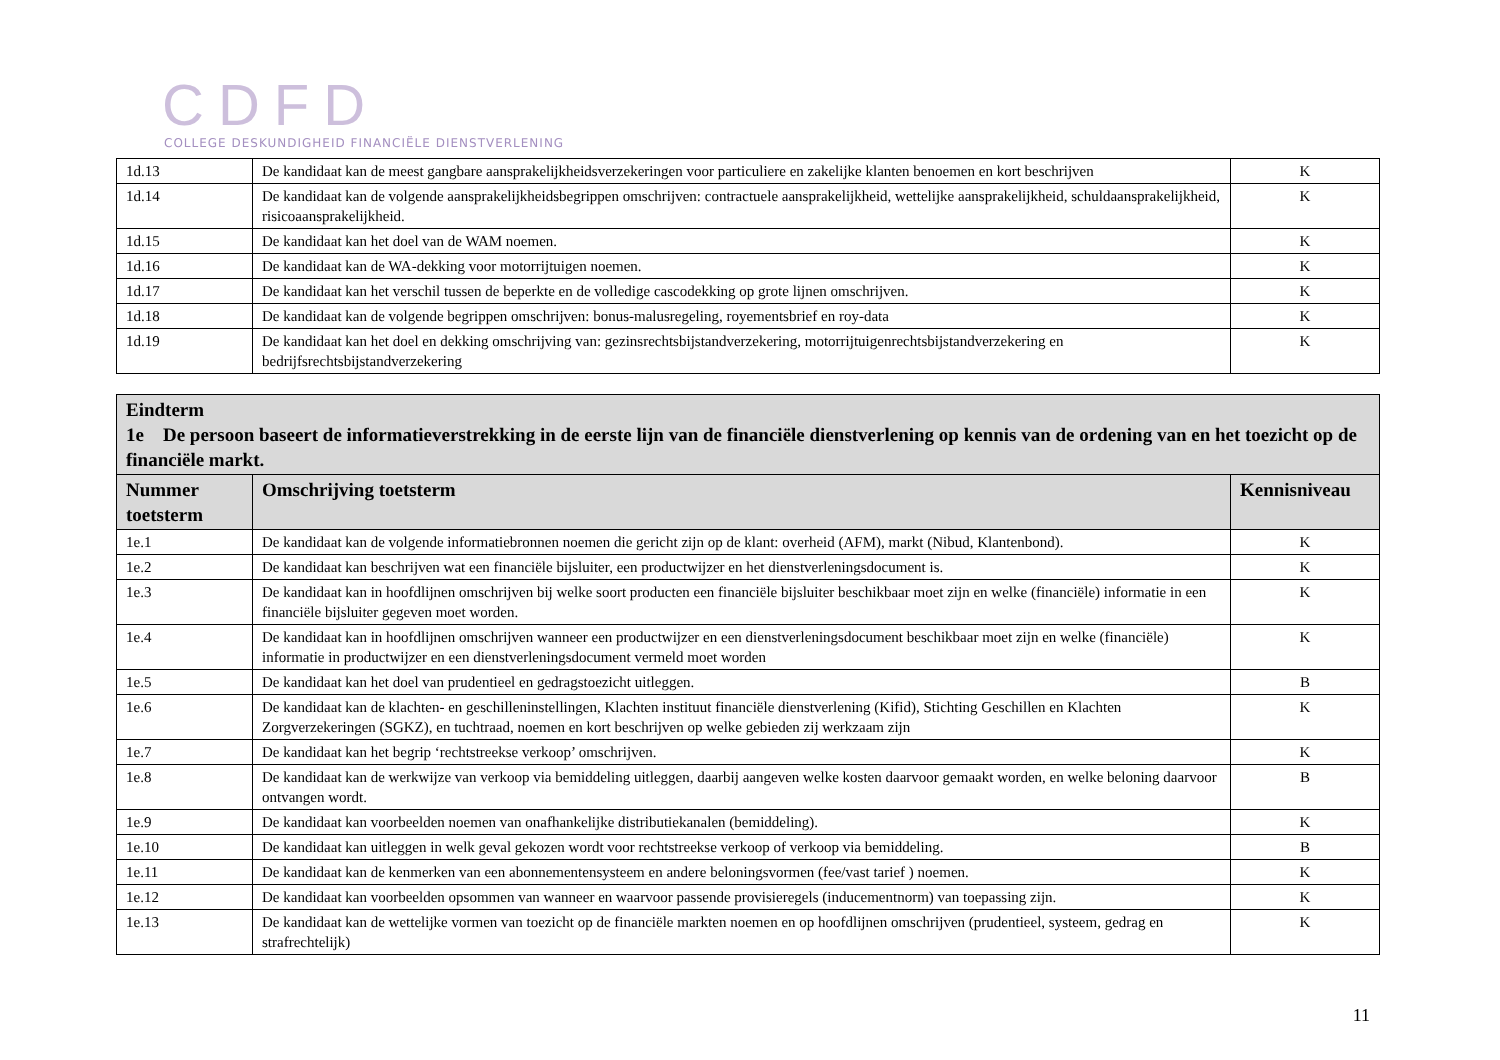CDFD
COLLEGE DESKUNDIGHEID FINANCIËLE DIENSTVERLENING
| 1d.13 | De kandidaat kan de meest gangbare aansprakelijkheidsverzekeringen voor particuliere en zakelijke klanten benoemen en kort beschrijven | K |
| 1d.14 | De kandidaat kan de volgende aansprakelijkheidsbegrippen omschrijven: contractuele aansprakelijkheid, wettelijke aansprakelijkheid, schuldaansprakelijkheid, risicoaansprakelijkheid. | K |
| 1d.15 | De kandidaat kan het doel van de WAM noemen. | K |
| 1d.16 | De kandidaat kan de WA-dekking voor motorrijtuigen noemen. | K |
| 1d.17 | De kandidaat kan het verschil tussen de beperkte en de volledige cascodekking op grote lijnen omschrijven. | K |
| 1d.18 | De kandidaat kan de volgende begrippen omschrijven: bonus-malusregeling, royementsbrief en roy-data | K |
| 1d.19 | De kandidaat kan het doel en dekking omschrijving van: gezinsrechtsbijstandverzekering, motorrijtuigenrechtsbijstandverzekering en bedrijfsrechtsbijstandverzekering | K |
| Eindterm 1e De persoon baseert de informatieverstrekking in de eerste lijn van de financiële dienstverlening op kennis van de ordening van en het toezicht op de financiële markt. | | |
| Nummer toetsterm | Omschrijving toetsterm | Kennisniveau |
| 1e.1 | De kandidaat kan de volgende informatiebronnen noemen die gericht zijn op de klant: overheid (AFM), markt (Nibud, Klantenbond). | K |
| 1e.2 | De kandidaat kan beschrijven wat een financiële bijsluiter, een productwijzer en het dienstverleningsdocument is. | K |
| 1e.3 | De kandidaat kan in hoofdlijnen omschrijven bij welke soort producten een financiële bijsluiter beschikbaar moet zijn en welke (financiële) informatie in een financiële bijsluiter gegeven moet worden. | K |
| 1e.4 | De kandidaat kan in hoofdlijnen omschrijven wanneer een productwijzer en een dienstverleningsdocument beschikbaar moet zijn en welke (financiële) informatie in productwijzer en een dienstverleningsdocument vermeld moet worden | K |
| 1e.5 | De kandidaat kan het doel van prudentieel en gedragstoezicht uitleggen. | B |
| 1e.6 | De kandidaat kan de klachten- en geschilleninstellingen, Klachten instituut financiële dienstverlening (Kifid), Stichting Geschillen en Klachten Zorgverzekeringen (SGKZ), en tuchtraad, noemen en kort beschrijven op welke gebieden zij werkzaam zijn | K |
| 1e.7 | De kandidaat kan het begrip ‘rechtstreekse verkoop’ omschrijven. | K |
| 1e.8 | De kandidaat kan de werkwijze van verkoop via bemiddeling uitleggen, daarbij aangeven welke kosten daarvoor gemaakt worden, en welke beloning daarvoor ontvangen wordt. | B |
| 1e.9 | De kandidaat kan voorbeelden noemen van onafhankelijke distributiekanalen (bemiddeling). | K |
| 1e.10 | De kandidaat kan uitleggen in welk geval gekozen wordt voor rechtstreekse verkoop of verkoop via bemiddeling. | B |
| 1e.11 | De kandidaat kan de kenmerken van een abonnementensysteem en andere beloningsvormen (fee/vast tarief ) noemen. | K |
| 1e.12 | De kandidaat kan voorbeelden opsommen van wanneer en waarvoor passende provisieregels (inducementnorm) van toepassing zijn. | K |
| 1e.13 | De kandidaat kan de wettelijke vormen van toezicht op de financiële markten noemen en op hoofdlijnen omschrijven (prudentieel, systeem, gedrag en strafrechtelijk) | K |
11